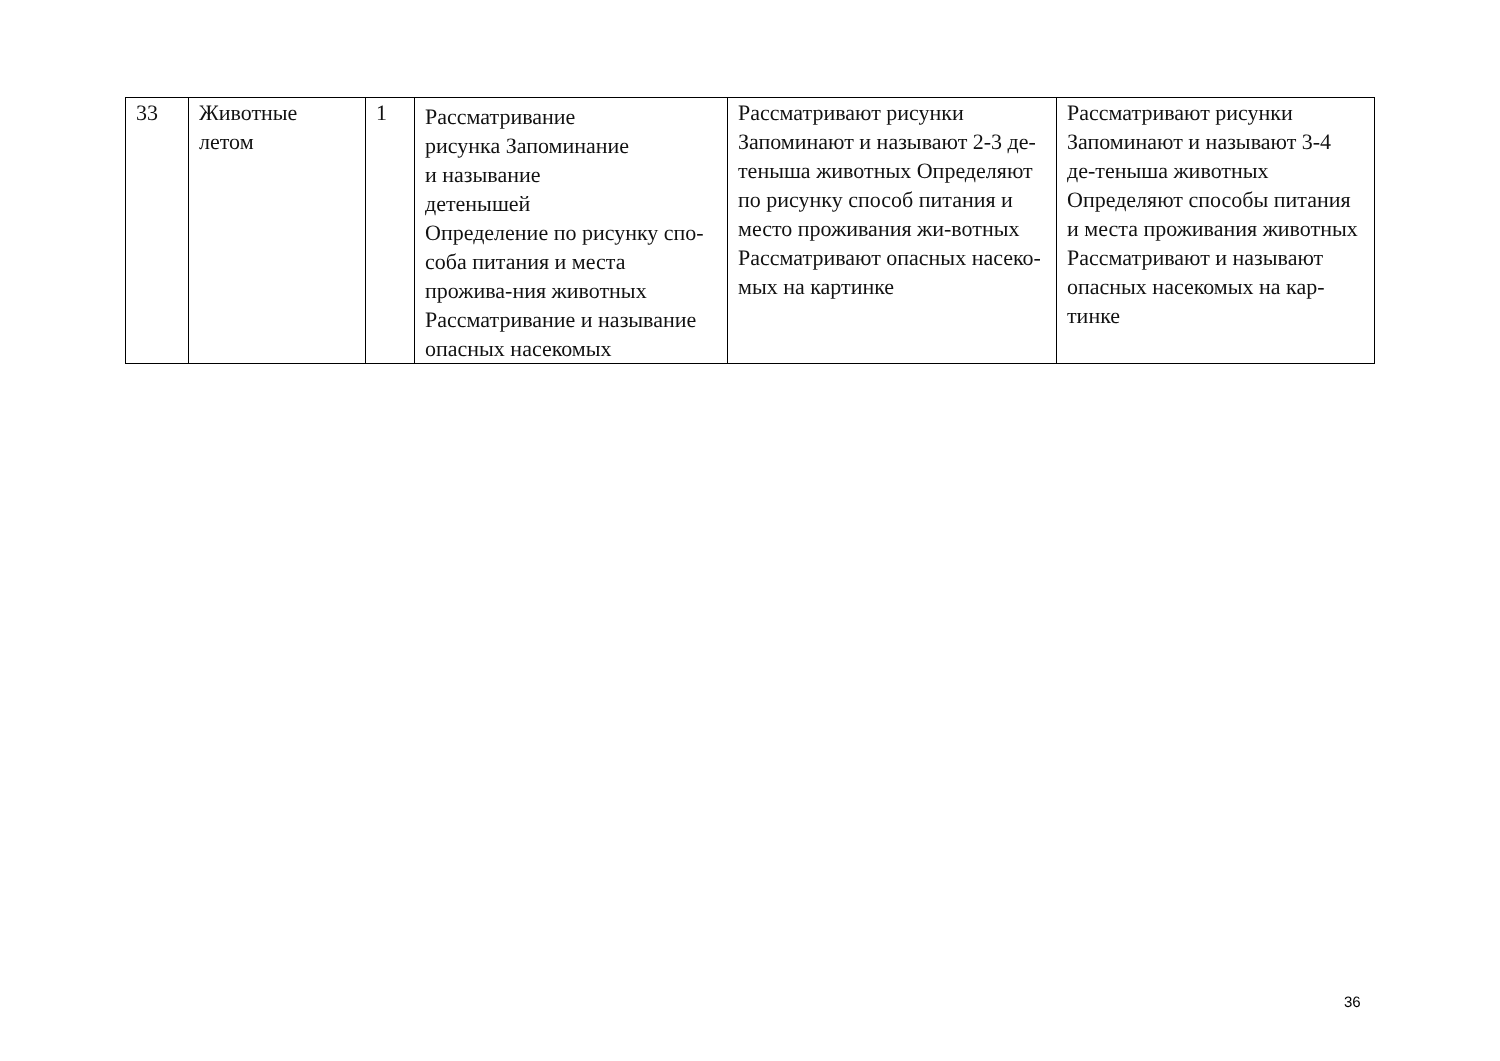| 33 | Животные летом | 1 | Рассматривание рисунка Запоминание и называние детенышей Определение по рисунку спо- соба питания и места прожива-ния животных Рассматривание и называние опасных насекомых | Рассматривают рисунки Запоминают и называют 2-3 де-теныша животных Определяют по рисунку способ питания и место проживания жи-вотных Рассматривают опасных насеко-мых на картинке | Рассматривают рисунки Запоминают и называют 3-4 де-теныша животных Определяют способы питания и места проживания животных Рассматривают и называют опасных насекомых на кар- тинке |
36